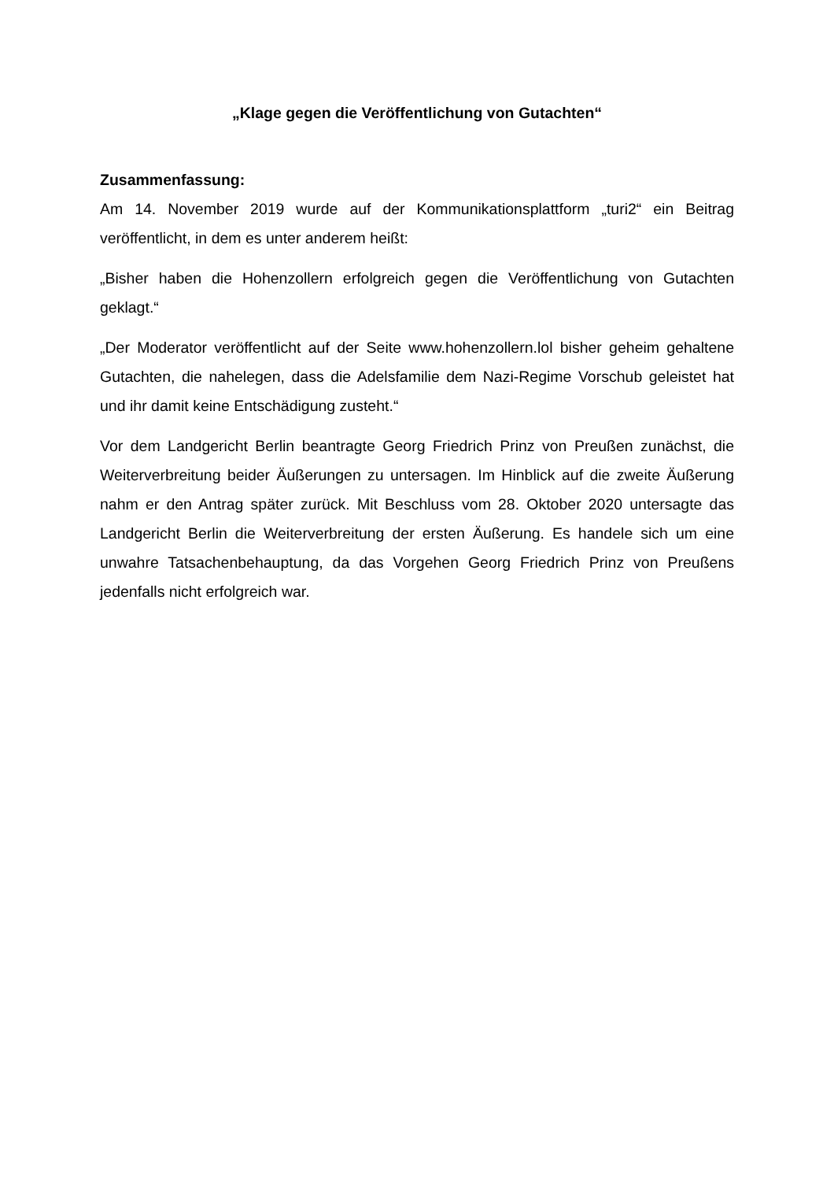„Klage gegen die Veröffentlichung von Gutachten“
Zusammenfassung:
Am 14. November 2019 wurde auf der Kommunikationsplattform „turi2“ ein Beitrag veröffentlicht, in dem es unter anderem heißt:
„Bisher haben die Hohenzollern erfolgreich gegen die Veröffentlichung von Gutachten geklagt.“
„Der Moderator veröffentlicht auf der Seite www.hohenzollern.lol bisher geheim gehaltene Gutachten, die nahelegen, dass die Adelsfamilie dem Nazi-Regime Vorschub geleistet hat und ihr damit keine Entschädigung zusteht.“
Vor dem Landgericht Berlin beantragte Georg Friedrich Prinz von Preußen zunächst, die Weiterverbreitung beider Äußerungen zu untersagen. Im Hinblick auf die zweite Äußerung nahm er den Antrag später zurück. Mit Beschluss vom 28. Oktober 2020 untersagte das Landgericht Berlin die Weiterverbreitung der ersten Äußerung. Es handele sich um eine unwahre Tatsachenbehauptung, da das Vorgehen Georg Friedrich Prinz von Preußens jedenfalls nicht erfolgreich war.